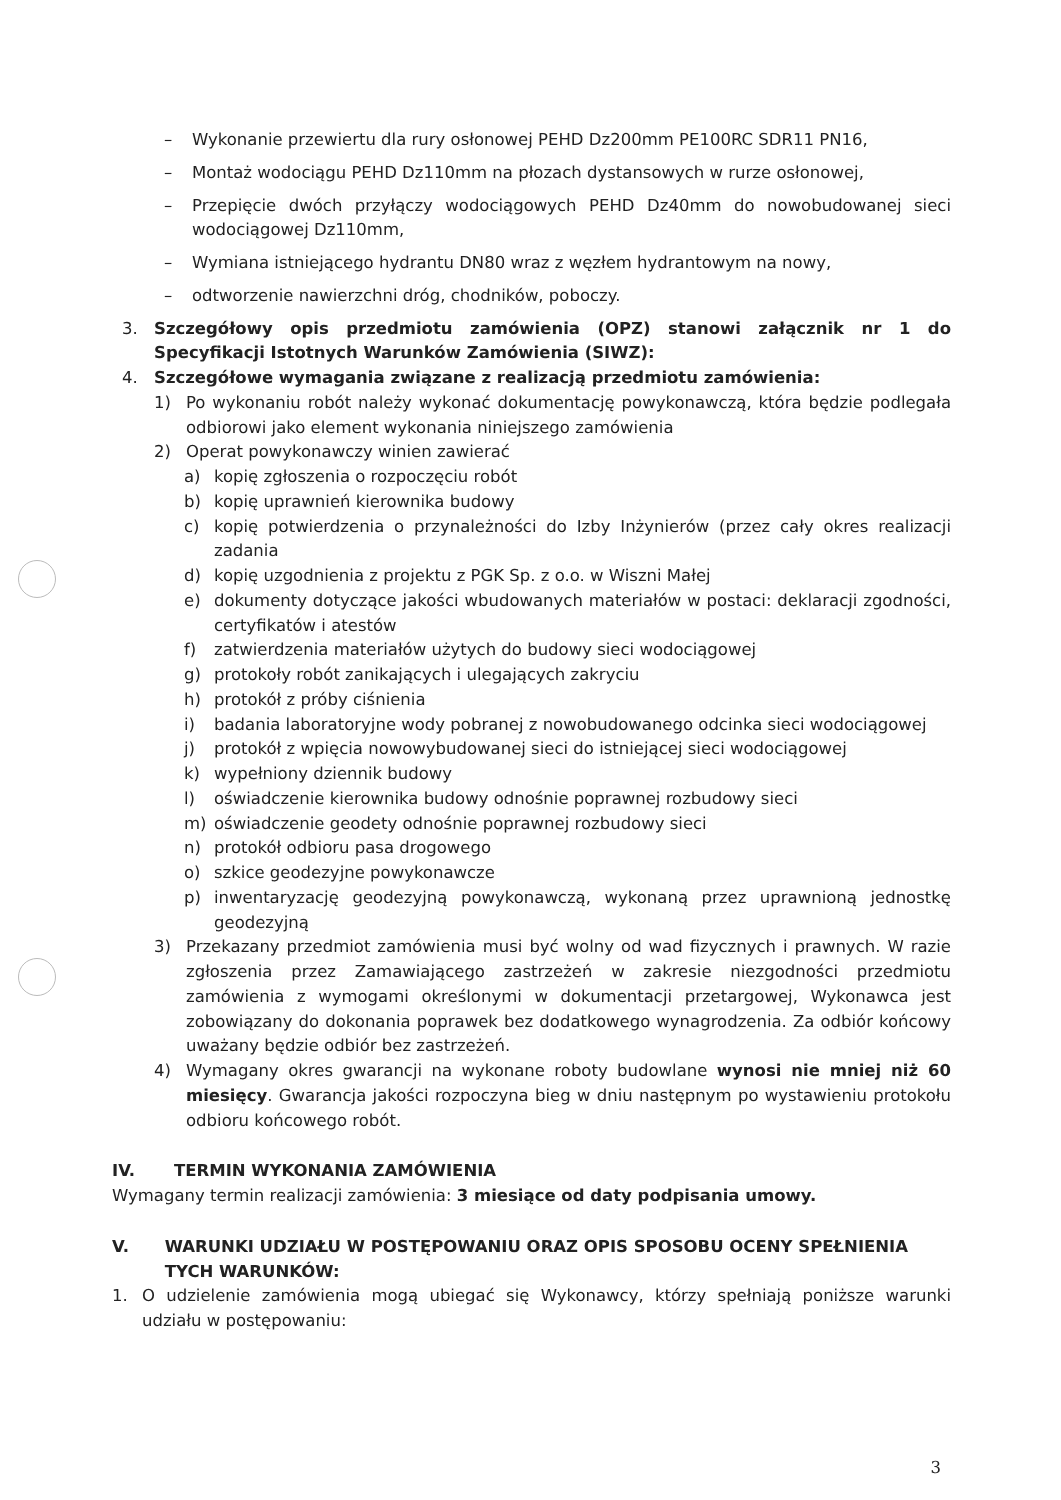– Wykonanie przewiertu dla rury osłonowej PEHD Dz200mm PE100RC SDR11 PN16,
– Montaż wodociągu PEHD Dz110mm na płozach dystansowych w rurze osłonowej,
– Przepięcie dwóch przyłączy wodociągowych PEHD Dz40mm do nowobudowanej sieci wodociągowej Dz110mm,
– Wymiana istniejącego hydrantu DN80 wraz z węzłem hydrantowym na nowy,
– odtworzenie nawierzchni dróg, chodników, poboczy.
3. Szczegółowy opis przedmiotu zamówienia (OPZ) stanowi załącznik nr 1 do Specyfikacji Istotnych Warunków Zamówienia (SIWZ):
4. Szczegółowe wymagania związane z realizacją przedmiotu zamówienia:
1) Po wykonaniu robót należy wykonać dokumentację powykonawczą, która będzie podlegała odbiorowi jako element wykonania niniejszego zamówienia
2) Operat powykonawczy winien zawierać
a) kopię zgłoszenia o rozpoczęciu robót
b) kopię uprawnień kierownika budowy
c) kopię potwierdzenia o przynależności do Izby Inżynierów (przez cały okres realizacji zadania
d) kopię uzgodnienia z projektu z PGK Sp. z o.o. w Wiszni Małej
e) dokumenty dotyczące jakości wbudowanych materiałów w postaci: deklaracji zgodności, certyfikatów i atestów
f) zatwierdzenia materiałów użytych do budowy sieci wodociągowej
g) protokoły robót zanikających i ulegających zakryciu
h) protokół z próby ciśnienia
i) badania laboratoryjne wody pobranej z nowobudowanego odcinka sieci wodociągowej
j) protokół z wpięcia nowowybudowanej sieci do istniejącej sieci wodociągowej
k) wypełniony dziennik budowy
l) oświadczenie kierownika budowy odnośnie poprawnej rozbudowy sieci
m) oświadczenie geodety odnośnie poprawnej rozbudowy sieci
n) protokół odbioru pasa drogowego
o) szkice geodezyjne powykonawcze
p) inwentaryzację geodezyjną powykonawczą, wykonaną przez uprawnioną jednostkę geodezyjną
3) Przekazany przedmiot zamówienia musi być wolny od wad fizycznych i prawnych. W razie zgłoszenia przez Zamawiającego zastrzeżeń w zakresie niezgodności przedmiotu zamówienia z wymogami określonymi w dokumentacji przetargowej, Wykonawca jest zobowiązany do dokonania poprawek bez dodatkowego wynagrodzenia. Za odbiór końcowy uważany będzie odbiór bez zastrzeżeń.
4) Wymagany okres gwarancji na wykonane roboty budowlane wynosi nie mniej niż 60 miesięcy. Gwarancja jakości rozpoczyna bieg w dniu następnym po wystawieniu protokołu odbioru końcowego robót.
IV. TERMIN WYKONANIA ZAMÓWIENIA
Wymagany termin realizacji zamówienia: 3 miesiące od daty podpisania umowy.
V. WARUNKI UDZIAŁU W POSTĘPOWANIU ORAZ OPIS SPOSOBU OCENY SPEŁNIENIA TYCH WARUNKÓW:
1. O udzielenie zamówienia mogą ubiegać się Wykonawcy, którzy spełniają poniższe warunki udziału w postępowaniu:
3